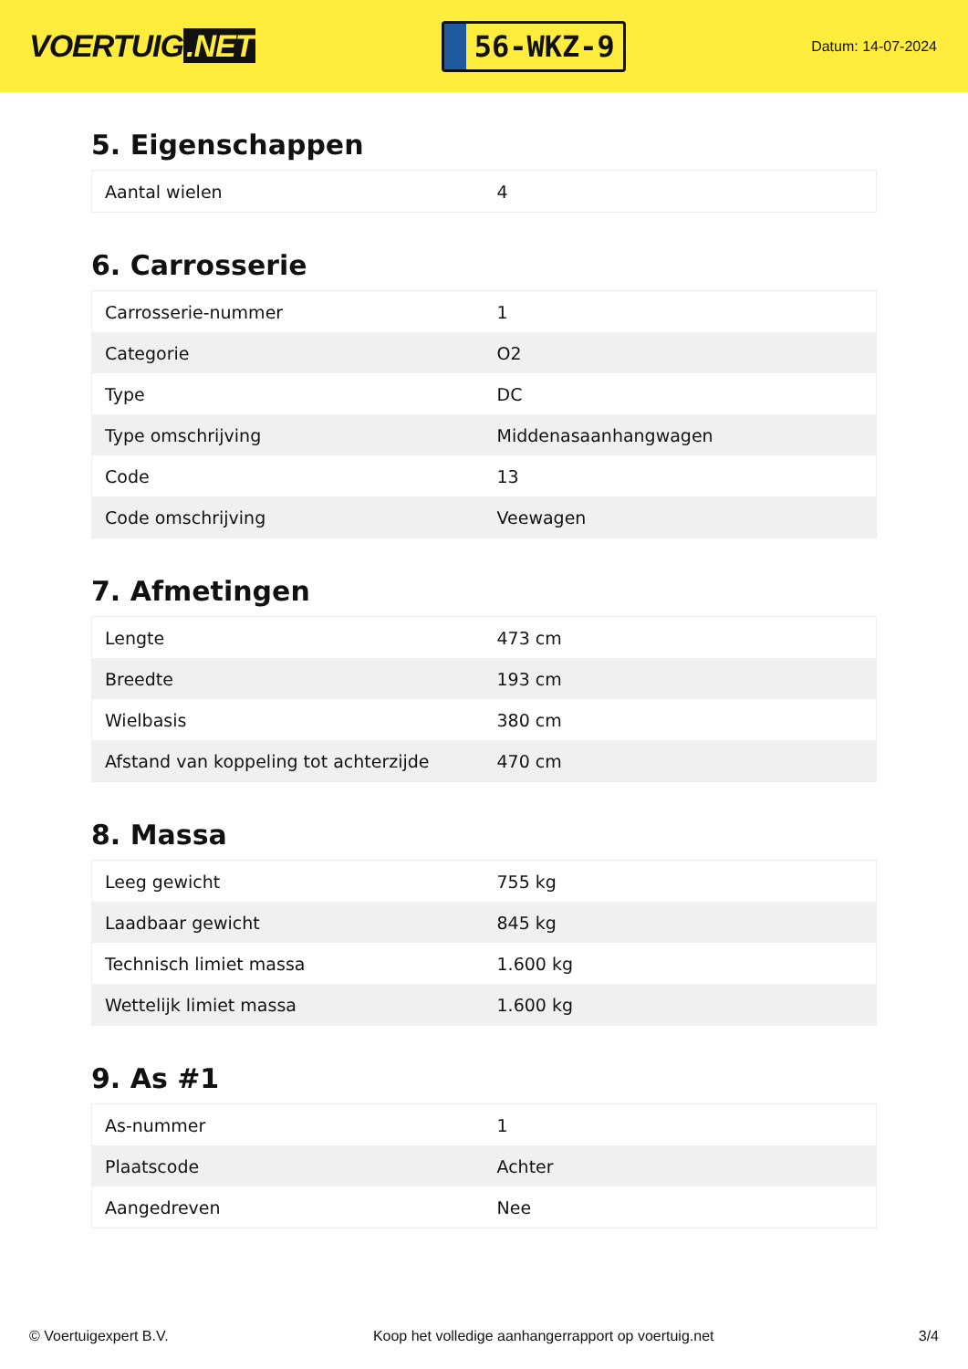VOERTUIG.NET
56-WKZ-9
Datum: 14-07-2024
5. Eigenschappen
| Aantal wielen | 4 |
6. Carrosserie
| Carrosserie-nummer | 1 |
| Categorie | O2 |
| Type | DC |
| Type omschrijving | Middenasaanhangwagen |
| Code | 13 |
| Code omschrijving | Veewagen |
7. Afmetingen
| Lengte | 473 cm |
| Breedte | 193 cm |
| Wielbasis | 380 cm |
| Afstand van koppeling tot achterzijde | 470 cm |
8. Massa
| Leeg gewicht | 755 kg |
| Laadbaar gewicht | 845 kg |
| Technisch limiet massa | 1.600 kg |
| Wettelijk limiet massa | 1.600 kg |
9. As #1
| As-nummer | 1 |
| Plaatscode | Achter |
| Aangedreven | Nee |
© Voertuigexpert B.V. Koop het volledige aanhangerrapport op voertuig.net 3/4